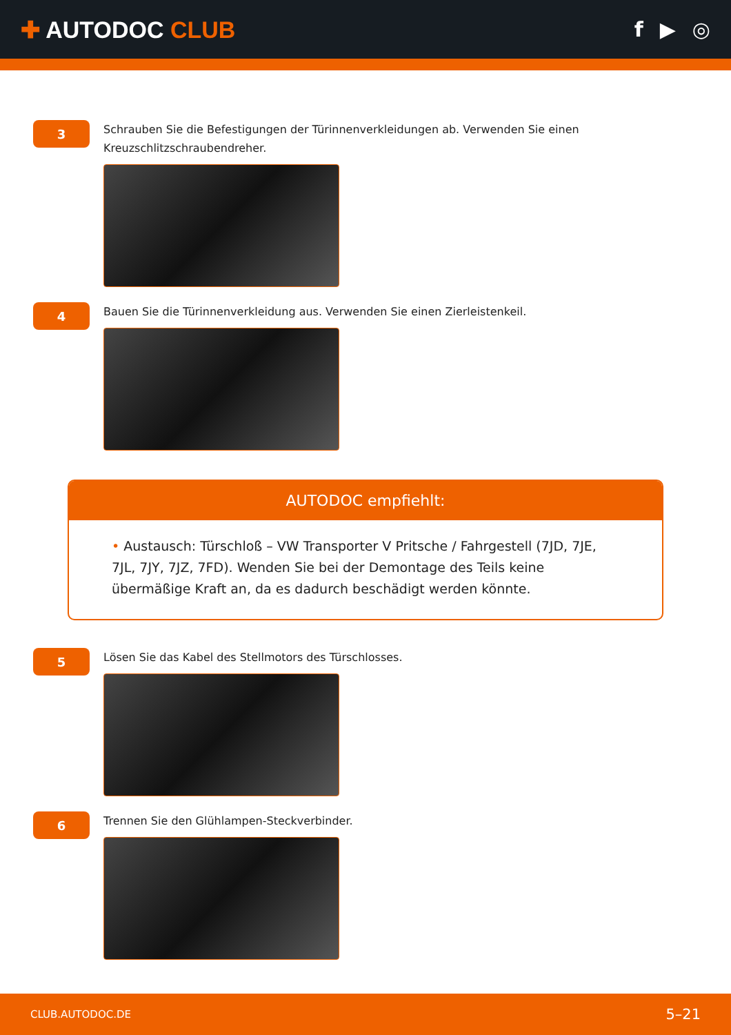✚ AUTODOC CLUB f ▶ ◎
3
Schrauben Sie die Befestigungen der Türinnenverkleidungen ab. Verwenden Sie einen Kreuzschlitzschraubendreher.
4
Bauen Sie die Türinnenverkleidung aus. Verwenden Sie einen Zierleistenkeil.
AUTODOC empfiehlt:
• Austausch: Türschloß – VW Transporter V Pritsche / Fahrgestell (7JD, 7JE, 7JL, 7JY, 7JZ, 7FD). Wenden Sie bei der Demontage des Teils keine übermäßige Kraft an, da es dadurch beschädigt werden könnte.
5
Lösen Sie das Kabel des Stellmotors des Türschlosses.
6
Trennen Sie den Glühlampen-Steckverbinder.
CLUB.AUTODOC.DE 5–21